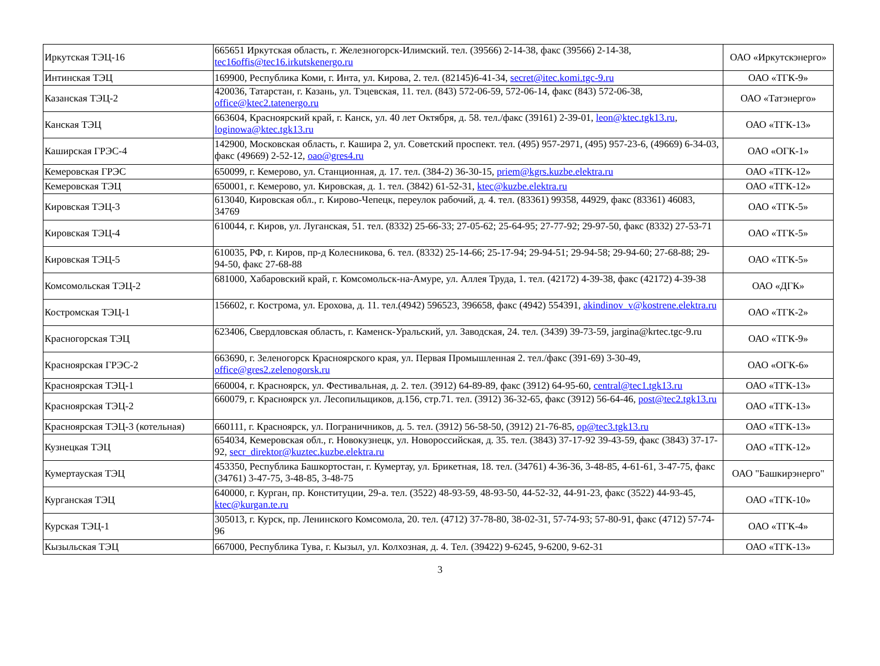| Иркутская ТЭЦ-16 | 665651 Иркутская область, г. Железногорск-Илимский. тел. (39566) 2-14-38, факс (39566) 2-14-38, tec16offis@tec16.irkutskenergo.ru | ОАО «Иркутскэнерго» |
| Интинская ТЭЦ | 169900, Республика Коми, г. Инта, ул. Кирова, 2. тел. (82145)6-41-34, secret@itec.komi.tgc-9.ru | ОАО «ТГК-9» |
| Казанская ТЭЦ-2 | 420036, Татарстан, г. Казань, ул. Тэцевская, 11. тел. (843) 572-06-59, 572-06-14, факс (843) 572-06-38, office@ktec2.tatenergo.ru | ОАО «Татэнерго» |
| Канская ТЭЦ | 663604, Красноярский край, г. Канск, ул. 40 лет Октября, д. 58. тел./факс (39161) 2-39-01, leon@ktec.tgk13.ru , loginowa@ktec.tgk13.ru | ОАО «ТГК-13» |
| Каширская ГРЭС-4 | 142900, Московская область, г. Кашира 2, ул. Советский проспект. тел. (495) 957-2971, (495) 957-23-6, (49669) 6-34-03, факс (49669) 2-52-12, oao@gres4.ru | ОАО «ОГК-1» |
| Кемеровская ГРЭС | 650099, г. Кемерово, ул. Станционная, д. 17. тел. (384-2) 36-30-15, priem@kgrs.kuzbe.elektra.ru | ОАО «ТГК-12» |
| Кемеровская ТЭЦ | 650001, г. Кемерово, ул. Кировская, д. 1. тел. (3842) 61-52-31, ktec@kuzbe.elektra.ru | ОАО «ТГК-12» |
| Кировская ТЭЦ-3 | 613040, Кировская обл., г. Кирово-Чепецк, переулок рабочий, д. 4. тел. (83361) 99358, 44929, факс (83361) 46083, 34769 | ОАО «ТГК-5» |
| Кировская ТЭЦ-4 | 610044, г. Киров, ул. Луганская, 51. тел. (8332) 25-66-33; 27-05-62; 25-64-95; 27-77-92; 29-97-50, факс (8332) 27-53-71 | ОАО «ТГК-5» |
| Кировская ТЭЦ-5 | 610035, РФ, г. Киров, пр-д Колесникова, 6. тел. (8332) 25-14-66; 25-17-94; 29-94-51; 29-94-58; 29-94-60; 27-68-88; 29-94-50, факс 27-68-88 | ОАО «ТГК-5» |
| Комсомольская ТЭЦ-2 | 681000, Хабаровский край, г. Комсомольск-на-Амуре, ул. Аллея Труда, 1. тел. (42172) 4-39-38, факс (42172) 4-39-38 | ОАО «ДГК» |
| Костромская ТЭЦ-1 | 156602, г. Кострома, ул. Ерохова, д. 11. тел.(4942) 596523, 396658, факс (4942) 554391, akindinov_v@kostrene.elektra.ru | ОАО «ТГК-2» |
| Красногорская ТЭЦ | 623406, Свердловская область, г. Каменск-Уральский, ул. Заводская, 24. тел. (3439) 39-73-59, jargina@krtec.tgc-9.ru | ОАО «ТГК-9» |
| Красноярская ГРЭС-2 | 663690, г. Зеленогорск Красноярского края, ул. Первая Промышленная 2. тел./факс (391-69) 3-30-49, office@gres2.zelenogorsk.ru | ОАО «ОГК-6» |
| Красноярская ТЭЦ-1 | 660004, г. Красноярск, ул. Фестивальная, д. 2. тел. (3912) 64-89-89, факс (3912) 64-95-60, central@tec1.tgk13.ru | ОАО «ТГК-13» |
| Красноярская ТЭЦ-2 | 660079, г. Красноярск ул. Лесопильщиков, д.156, стр.71. тел. (3912) 36-32-65, факс (3912) 56-64-46, post@tec2.tgk13.ru | ОАО «ТГК-13» |
| Красноярская ТЭЦ-3 (котельная) | 660111, г. Красноярск, ул. Пограничников, д. 5. тел. (3912) 56-58-50, (3912) 21-76-85, op@tec3.tgk13.ru | ОАО «ТГК-13» |
| Кузнецкая ТЭЦ | 654034, Кемеровская обл., г. Новокузнецк, ул. Новороссийская, д. 35. тел. (3843) 37-17-92 39-43-59, факс (3843) 37-17-92, secr_direktor@kuztec.kuzbe.elektra.ru | ОАО «ТГК-12» |
| Кумертауская ТЭЦ | 453350, Республика Башкортостан, г. Кумертау, ул. Брикетная, 18. тел. (34761) 4-36-36, 3-48-85, 4-61-61, 3-47-75, факс (34761) 3-47-75, 3-48-85, 3-48-75 | ОАО "Башкирэнерго" |
| Курганская ТЭЦ | 640000, г. Курган, пр. Конституции, 29-а. тел. (3522) 48-93-59, 48-93-50, 44-52-32, 44-91-23, факс (3522) 44-93-45, ktec@kurgan.te.ru | ОАО «ТГК-10» |
| Курская ТЭЦ-1 | 305013, г. Курск, пр. Ленинского Комсомола, 20. тел. (4712) 37-78-80, 38-02-31, 57-74-93; 57-80-91, факс (4712) 57-74-96 | ОАО «ТГК-4» |
| Кызыльская ТЭЦ | 667000, Республика Тува, г. Кызыл, ул. Колхозная, д. 4. Тел. (39422) 9-6245, 9-6200, 9-62-31 | ОАО «ТГК-13» |
3